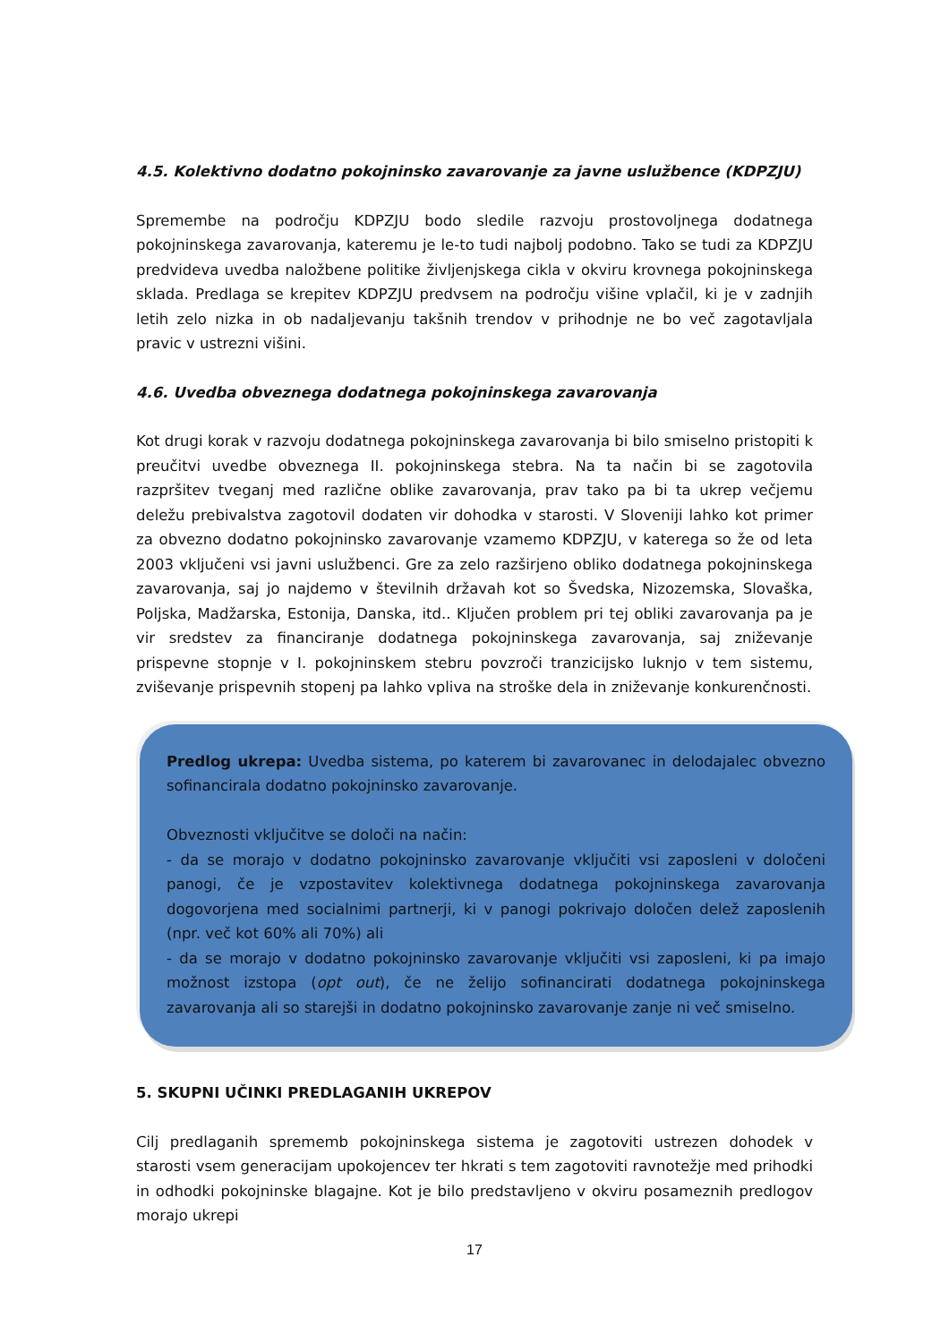4.5. Kolektivno dodatno pokojninsko zavarovanje za javne uslužbence (KDPZJU)
Spremembe na področju KDPZJU bodo sledile razvoju prostovoljnega dodatnega pokojninskega zavarovanja, kateremu je le-to tudi najbolj podobno. Tako se tudi za KDPZJU predvideva uvedba naložbene politike življenjskega cikla v okviru krovnega pokojninskega sklada. Predlaga se krepitev KDPZJU predvsem na področju višine vplačil, ki je v zadnjih letih zelo nizka in ob nadaljevanju takšnih trendov v prihodnje ne bo več zagotavljala pravic v ustrezni višini.
4.6. Uvedba obveznega dodatnega pokojninskega zavarovanja
Kot drugi korak v razvoju dodatnega pokojninskega zavarovanja bi bilo smiselno pristopiti k preučitvi uvedbe obveznega II. pokojninskega stebra. Na ta način bi se zagotovila razpršitev tveganj med različne oblike zavarovanja, prav tako pa bi ta ukrep večjemu deležu prebivalstva zagotovil dodaten vir dohodka v starosti. V Sloveniji lahko kot primer za obvezno dodatno pokojninsko zavarovanje vzamemo KDPZJU, v katerega so že od leta 2003 vključeni vsi javni uslužbenci. Gre za zelo razširjeno obliko dodatnega pokojninskega zavarovanja, saj jo najdemo v številnih državah kot so Švedska, Nizozemska, Slovaška, Poljska, Madžarska, Estonija, Danska, itd.. Ključen problem pri tej obliki zavarovanja pa je vir sredstev za financiranje dodatnega pokojninskega zavarovanja, saj zniževanje prispevne stopnje v I. pokojninskem stebru povzroči tranzicijsko luknjo v tem sistemu, zviševanje prispevnih stopenj pa lahko vpliva na stroške dela in zniževanje konkurenčnosti.
Predlog ukrepa: Uvedba sistema, po katerem bi zavarovanec in delodajalec obvezno sofinancirala dodatno pokojninsko zavarovanje.
Obveznosti vključitve se določi na način:
- da se morajo v dodatno pokojninsko zavarovanje vključiti vsi zaposleni v določeni panogi, če je vzpostavitev kolektivnega dodatnega pokojninskega zavarovanja dogovorjena med socialnimi partnerji, ki v panogi pokrivajo določen delež zaposlenih (npr. več kot 60% ali 70%) ali
- da se morajo v dodatno pokojninsko zavarovanje vključiti vsi zaposleni, ki pa imajo možnost izstopa (opt out), če ne želijo sofinancirati dodatnega pokojninskega zavarovanja ali so starejši in dodatno pokojninsko zavarovanje zanje ni več smiselno.
5. SKUPNI UČINKI PREDLAGANIH UKREPOV
Cilj predlaganih sprememb pokojninskega sistema je zagotoviti ustrezen dohodek v starosti vsem generacijam upokojencev ter hkrati s tem zagotoviti ravnotežje med prihodki in odhodki pokojninske blagajne. Kot je bilo predstavljeno v okviru posameznih predlogov morajo ukrepi
17